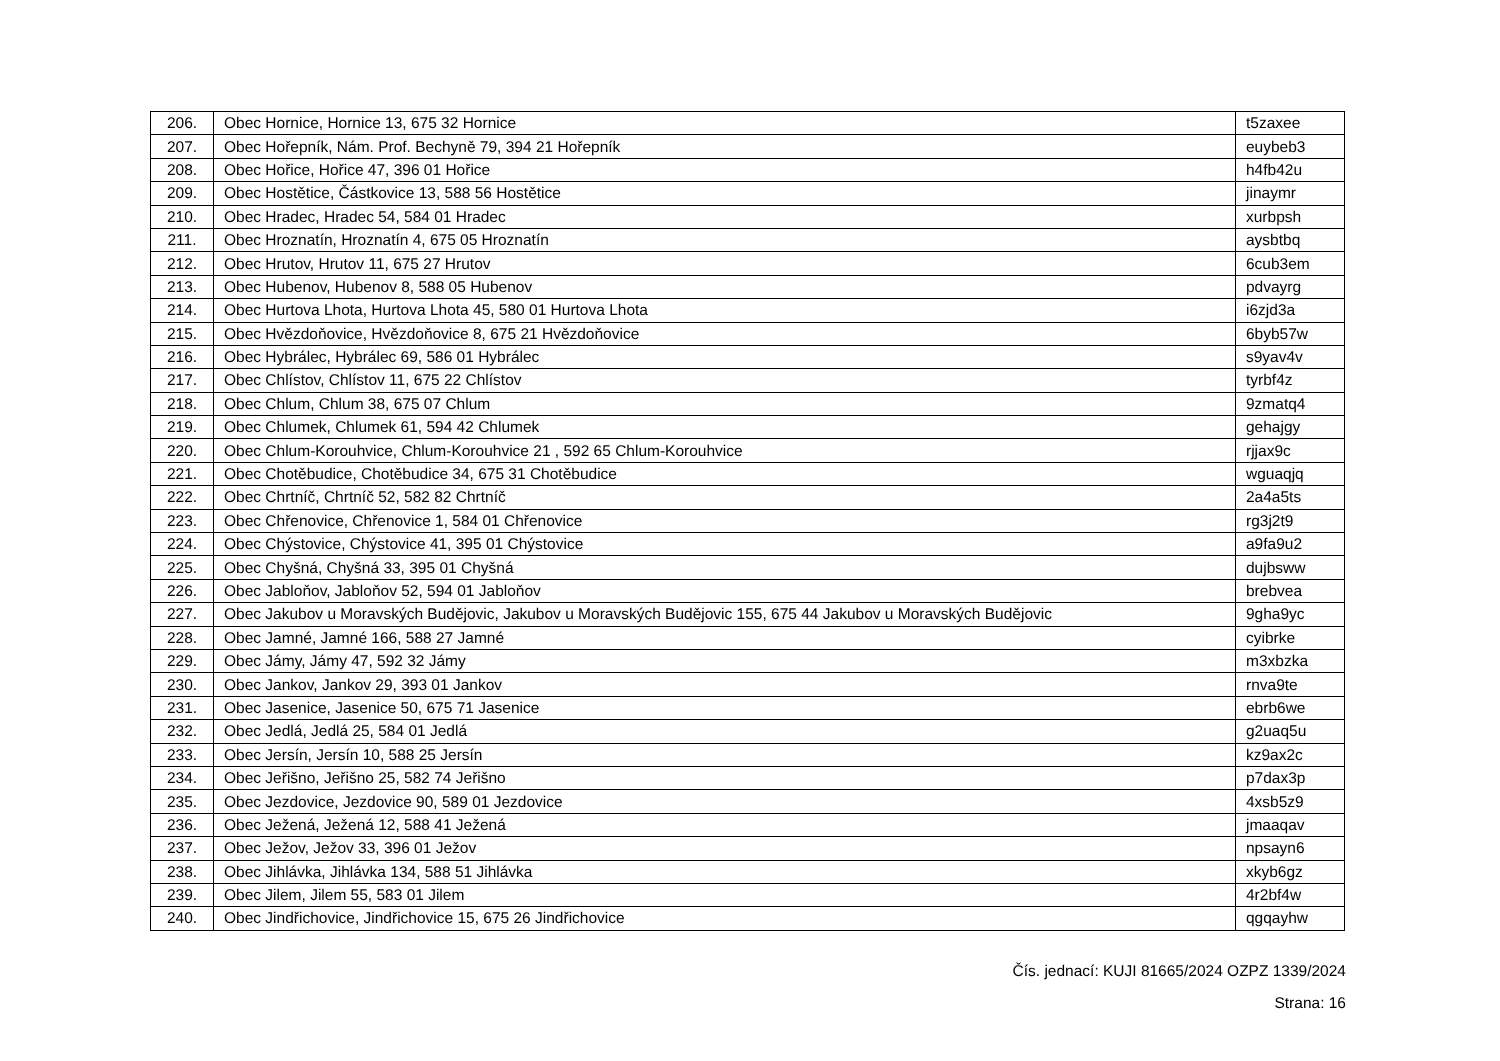| 206. | Obec Hornice, Hornice 13, 675 32 Hornice | t5zaxee |
| 207. | Obec Hořepník, Nám. Prof. Bechyně 79, 394 21 Hořepník | euybeb3 |
| 208. | Obec Hořice, Hořice 47, 396 01 Hořice | h4fb42u |
| 209. | Obec Hostětice, Částkovice 13, 588 56 Hostětice | jinaymr |
| 210. | Obec Hradec, Hradec 54, 584 01 Hradec | xurbpsh |
| 211. | Obec Hroznatín, Hroznatín 4, 675 05 Hroznatín | aysbtbq |
| 212. | Obec Hrutov, Hrutov 11, 675 27 Hrutov | 6cub3em |
| 213. | Obec Hubenov, Hubenov 8, 588 05 Hubenov | pdvayrg |
| 214. | Obec Hurtova Lhota, Hurtova Lhota 45, 580 01 Hurtova Lhota | i6zjd3a |
| 215. | Obec Hvězdoňovice, Hvězdoňovice 8, 675 21 Hvězdoňovice | 6byb57w |
| 216. | Obec Hybrálec, Hybrálec 69, 586 01 Hybrálec | s9yav4v |
| 217. | Obec Chlístov, Chlístov 11, 675 22 Chlístov | tyrbf4z |
| 218. | Obec Chlum, Chlum 38, 675 07 Chlum | 9zmatq4 |
| 219. | Obec Chlumek, Chlumek 61, 594 42 Chlumek | gehajgy |
| 220. | Obec Chlum-Korouhvice, Chlum-Korouhvice 21 , 592 65 Chlum-Korouhvice | rjjax9c |
| 221. | Obec Chotěbudice, Chotěbudice 34, 675 31 Chotěbudice | wguaqjq |
| 222. | Obec Chrtníč, Chrtníč 52, 582 82 Chrtníč | 2a4a5ts |
| 223. | Obec Chřenovice, Chřenovice 1, 584 01 Chřenovice | rg3j2t9 |
| 224. | Obec Chýstovice, Chýstovice 41, 395 01 Chýstovice | a9fa9u2 |
| 225. | Obec Chyšná, Chyšná 33, 395 01 Chyšná | dujbsww |
| 226. | Obec Jabloňov, Jabloňov 52, 594 01 Jabloňov | brebvea |
| 227. | Obec Jakubov u Moravských Budějovic, Jakubov u Moravských Budějovic 155, 675 44 Jakubov u Moravských Budějovic | 9gha9yc |
| 228. | Obec Jamné, Jamné 166, 588 27 Jamné | cyibrke |
| 229. | Obec Jámy, Jámy 47, 592 32 Jámy | m3xbzka |
| 230. | Obec Jankov, Jankov 29, 393 01 Jankov | rnva9te |
| 231. | Obec Jasenice, Jasenice 50, 675 71 Jasenice | ebrb6we |
| 232. | Obec Jedlá, Jedlá 25, 584 01 Jedlá | g2uaq5u |
| 233. | Obec Jersín, Jersín 10, 588 25 Jersín | kz9ax2c |
| 234. | Obec Jeřišno, Jeřišno 25, 582 74 Jeřišno | p7dax3p |
| 235. | Obec Jezdovice, Jezdovice 90, 589 01 Jezdovice | 4xsb5z9 |
| 236. | Obec Ježená, Ježená 12, 588 41 Ježená | jmaaqav |
| 237. | Obec Ježov, Ježov 33, 396 01 Ježov | npsayn6 |
| 238. | Obec Jihlávka, Jihlávka 134, 588 51 Jihlávka | xkyb6gz |
| 239. | Obec Jilem, Jilem 55, 583 01 Jilem | 4r2bf4w |
| 240. | Obec Jindřichovice, Jindřichovice 15, 675 26 Jindřichovice | qgqayhw |
Čís. jednací: KUJI 81665/2024 OZPZ 1339/2024
Strana: 16